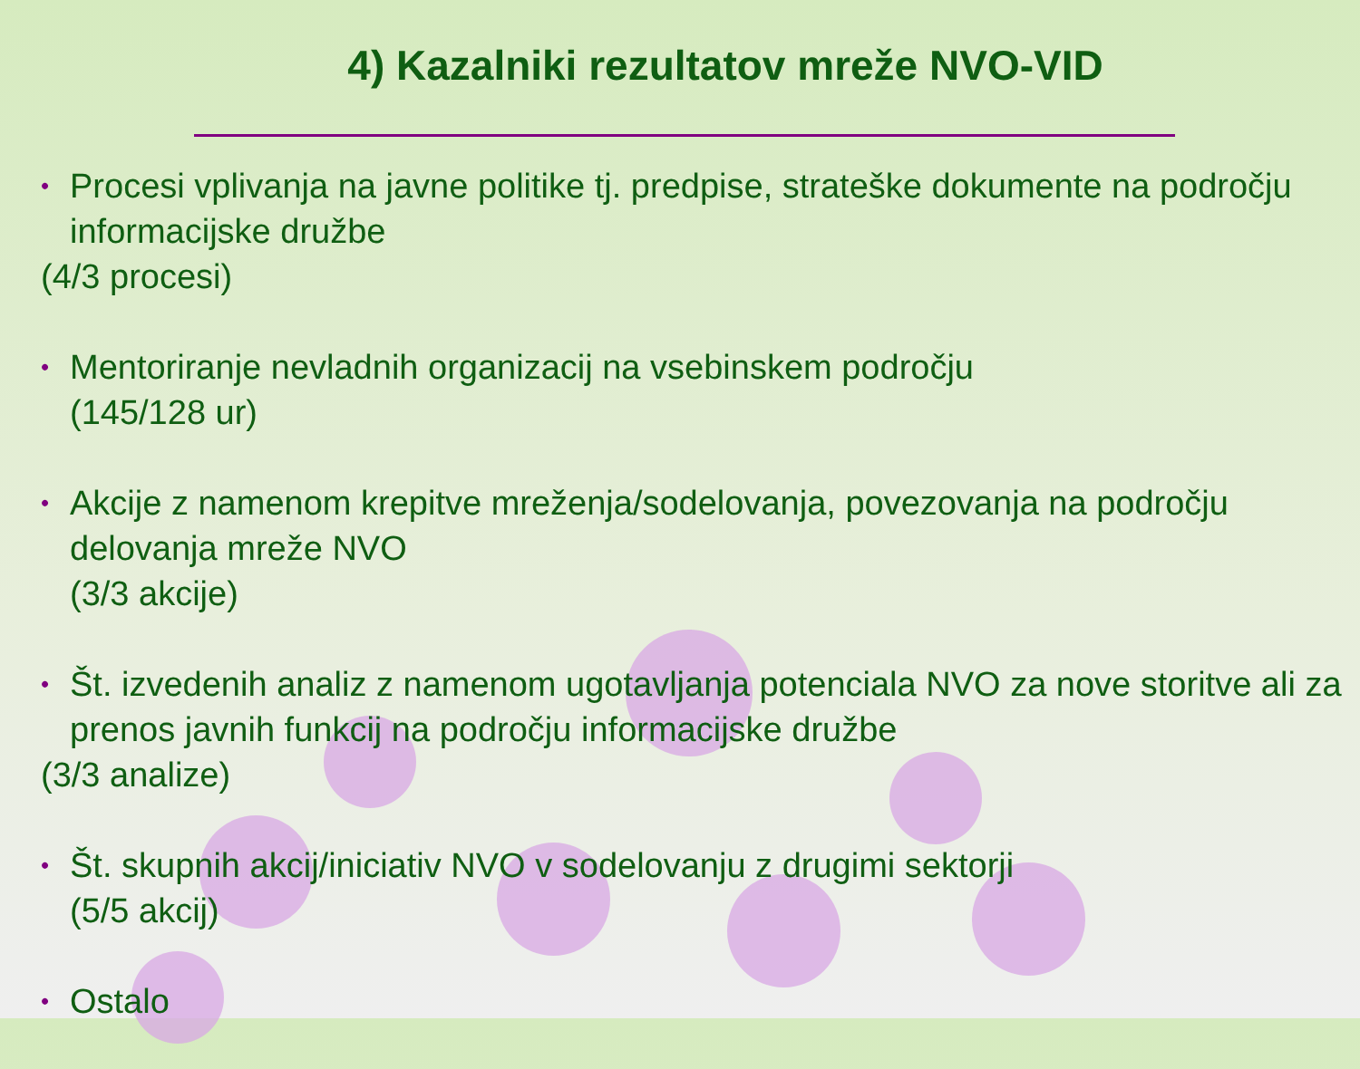4) Kazalniki rezultatov mreže NVO-VID
• Procesi vplivanja na javne politike tj. predpise, strateške dokumente na področju informacijske družbe
(4/3 procesi)
• Mentoriranje nevladnih organizacij na vsebinskem področju
(145/128 ur)
• Akcije z namenom krepitve mreženja/sodelovanja, povezovanja na področju delovanja mreže NVO
(3/3 akcije)
• Št. izvedenih analiz z namenom ugotavljanja potenciala NVO za nove storitve ali za prenos javnih funkcij na področju informacijske družbe
(3/3 analize)
• Št. skupnih akcij/iniciativ NVO v sodelovanju z drugimi sektorji
(5/5 akcij)
• Ostalo